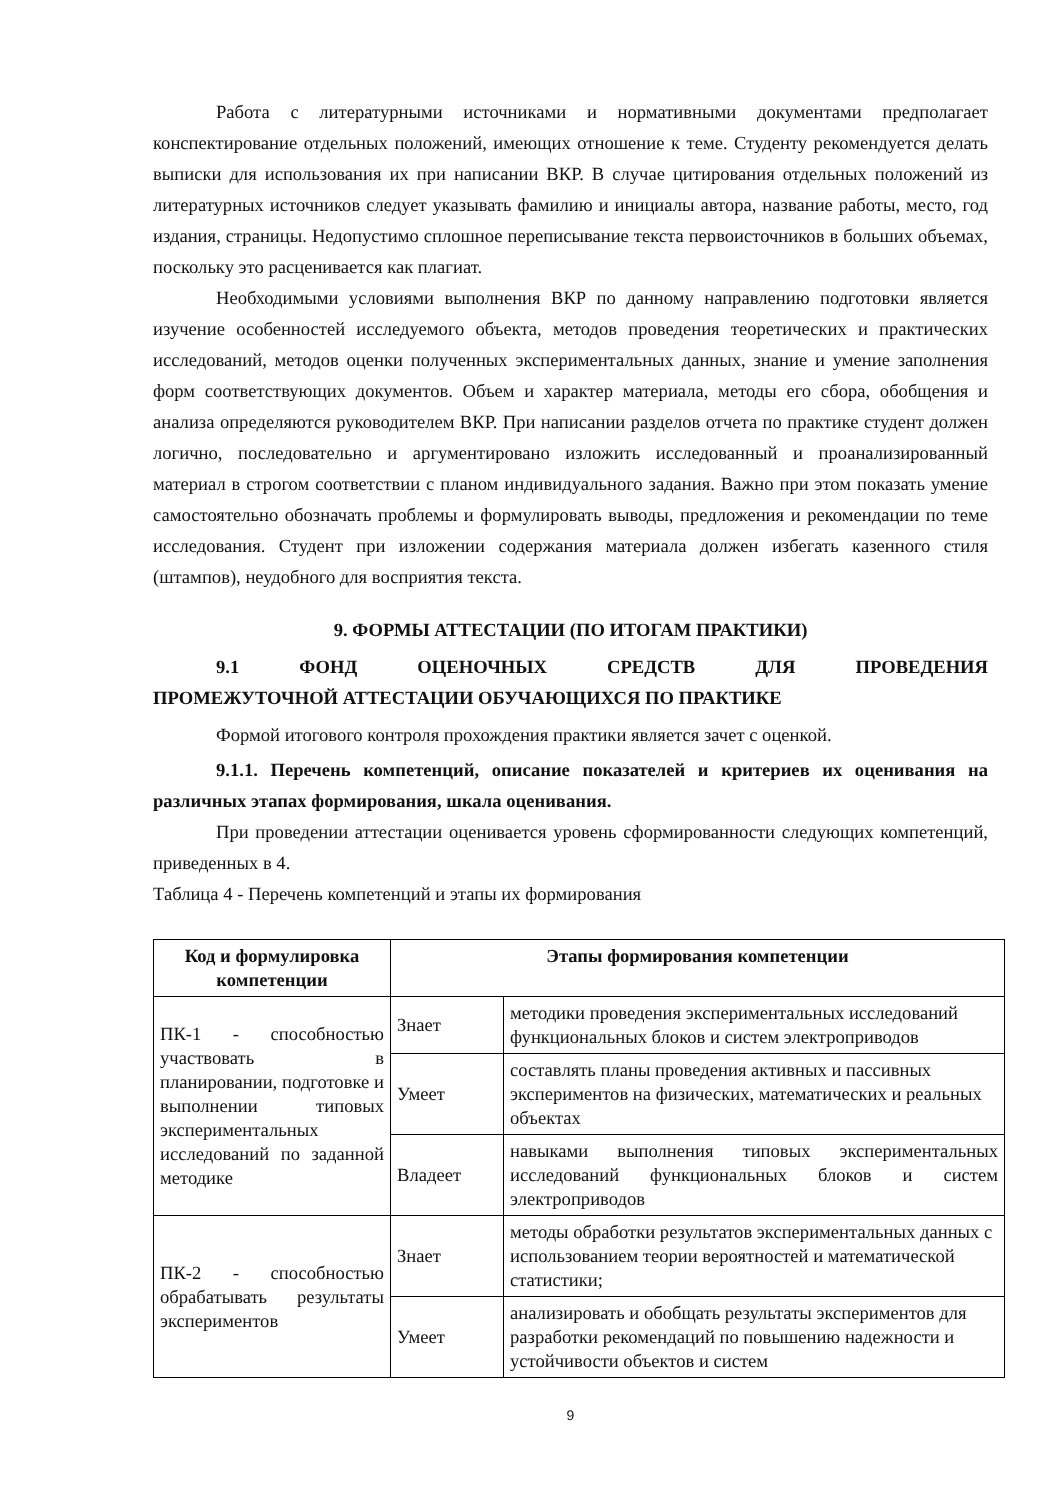Работа с литературными источниками и нормативными документами предполагает конспектирование отдельных положений, имеющих отношение к теме. Студенту рекомендуется делать выписки для использования их при написании ВКР. В случае цитирования отдельных положений из литературных источников следует указывать фамилию и инициалы автора, название работы, место, год издания, страницы. Недопустимо сплошное переписывание текста первоисточников в больших объемах, поскольку это расценивается как плагиат.
Необходимыми условиями выполнения ВКР по данному направлению подготовки является изучение особенностей исследуемого объекта, методов проведения теоретических и практических исследований, методов оценки полученных экспериментальных данных, знание и умение заполнения форм соответствующих документов. Объем и характер материала, методы его сбора, обобщения и анализа определяются руководителем ВКР. При написании разделов отчета по практике студент должен логично, последовательно и аргументировано изложить исследованный и проанализированный материал в строгом соответствии с планом индивидуального задания. Важно при этом показать умение самостоятельно обозначать проблемы и формулировать выводы, предложения и рекомендации по теме исследования. Студент при изложении содержания материала должен избегать казенного стиля (штампов), неудобного для восприятия текста.
9. ФОРМЫ АТТЕСТАЦИИ (ПО ИТОГАМ ПРАКТИКИ)
9.1 ФОНД ОЦЕНОЧНЫХ СРЕДСТВ ДЛЯ ПРОВЕДЕНИЯ
ПРОМЕЖУТОЧНОЙ АТТЕСТАЦИИ ОБУЧАЮЩИХСЯ ПО ПРАКТИКЕ
Формой итогового контроля прохождения практики является зачет с оценкой.
9.1.1. Перечень компетенций, описание показателей и критериев их оценивания на различных этапах формирования, шкала оценивания.
При проведении аттестации оценивается уровень сформированности следующих компетенций, приведенных в 4.
Таблица 4 - Перечень компетенций и этапы их формирования
| Код и формулировка компетенции | Этапы формирования компетенции | |
| --- | --- | --- |
| ПК-1 - способностью участвовать в планировании, подготовке и выполнении типовых экспериментальных исследований по заданной методике | Знает | методики проведения экспериментальных исследований функциональных блоков и систем электроприводов |
| | Умеет | составлять планы проведения активных и пассивных экспериментов на физических, математических и реальных объектах |
| | Владеет | навыками выполнения типовых экспериментальных исследований функциональных блоков и систем электроприводов |
| ПК-2 - способностью обрабатывать результаты экспериментов | Знает | методы обработки результатов экспериментальных данных с использованием теории вероятностей и математической статистики; |
| | Умеет | анализировать и обобщать результаты экспериментов для разработки рекомендаций по повышению надежности и устойчивости объектов и систем |
9